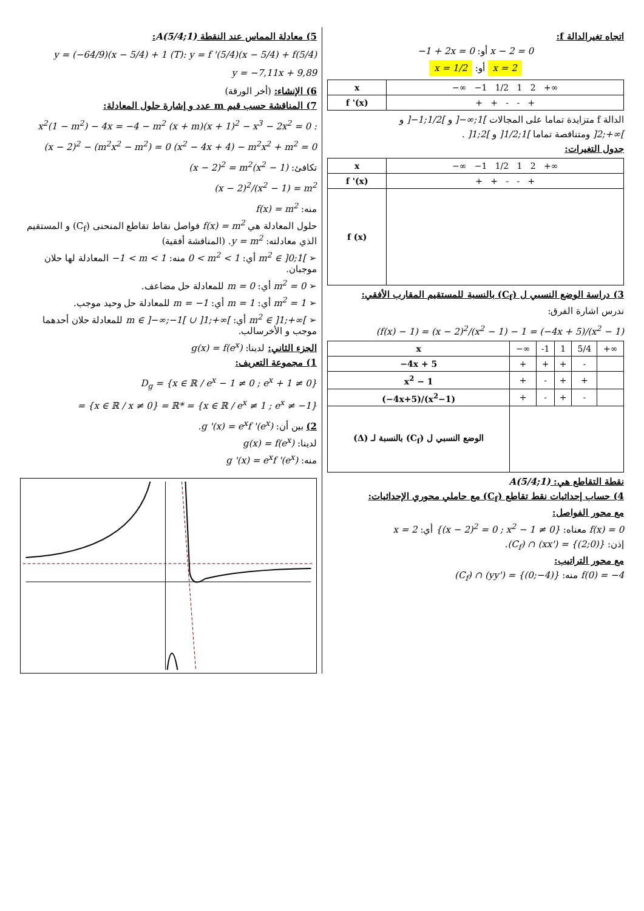اتجاه تغيرالدالة f:
x − 2 = 0 أو: −1 + 2x = 0
x = 2 أو: x = 1/2
| x | −∞ −1 1/2 1 2 +∞ |
| f '(x) | + + - - + |
الدالة f متزايدة تماما على المجالات ]−∞;1[ و ]−1;1/2[ و
]2;+∞[ ومتناقصة تماما ]1/2;1[ و ]1;2[ .
جدول التغيرات:
| x | −∞ −1 1/2 1 2 +∞ |
| f '(x) | + + - - + |
| f (x) | |
3) دراسة الوضع النسبي ل (C<sub>f</sub>) بالنسبة للمستقيم المقارب الأفقي:
ندرس اشارة الفرق:
(f(x) − 1) = (x − 2)<sup>2</sup>/(x<sup>2</sup> − 1) − 1 = (−4x + 5)/(x<sup>2</sup> − 1)
| x | −∞ | -1 | 1 | 5/4 | +∞ |
| −4x + 5 | + | + | + | - | |
| x<sup>2</sup> − 1 | + | - | + | + | |
| (−4x+5)/(x<sup>2</sup>−1) | + | - | + | - | |
| الوضع النسبي ل (C<sub>f</sub>) بالنسبة لـ (Δ) | | | | | |
نقطة التقاطع هي: A(5/4;1)
4) حساب إحداثيات نقط تقاطع (C<sub>f</sub>) مع حاملي محوري الإحداثيات:
مع محور الفواصل:
f(x) = 0 معناه: {(x − 2)<sup>2</sup> = 0 ; x<sup>2</sup> − 1 ≠ 0} أي: x = 2
إذن: (C<sub>f</sub>) ∩ (xx') = {(2;0)}.
مع محور التراتيب:
f(0) = −4 منه: (C<sub>f</sub>) ∩ (yy') = {(0;−4)}
5) معادلة المماس عند النقطة A(5/4;1):
(T): y = f '(5/4)(x − 5/4) + f(5/4)
y = (−64/9)(x − 5/4) + 1 y = −7,11x + 9,89
6) الإنشاء: (أخر الورقة)
7) المناقشة حسب قيم m عدد و إشارة حلول المعادلة:
(x + m)(x + 1)<sup>2</sup> − x<sup>3</sup> − 2x<sup>2</sup> = 0 :
x<sup>2</sup>(1 − m<sup>2</sup>) − 4x = −4 − m<sup>2</sup> (x<sup>2</sup> − 4x + 4) − m<sup>2</sup>x<sup>2</sup> + m<sup>2</sup> = 0 (x − 2)<sup>2</sup> − (m<sup>2</sup>x<sup>2</sup> − m<sup>2</sup>) = 0
تكافئ: (x − 2)<sup>2</sup> = m<sup>2</sup>(x<sup>2</sup> − 1)
(x − 2)<sup>2</sup>/(x<sup>2</sup> − 1) = m<sup>2</sup>
منه: f(x) = m<sup>2</sup>
حلول المعادلة هي f(x) = m<sup>2</sup> فواصل نقاط تقاطع المنحنى (C<sub>f</sub>) و المستقيم الذي معادلته: y = m<sup>2</sup>. (المناقشة أفقية)
➢ m<sup>2</sup> ∈ ]0;1[ أي: 0 < m<sup>2</sup> < 1 منه: −1 < m < 1 المعادلة لها حلان موجبان.
➢ m<sup>2</sup> = 0 أي: m = 0 للمعادلة حل مضاعف.
➢ m<sup>2</sup> = 1 أي: m = 1 أي: m = −1 للمعادلة حل وحيد موجب.
➢ m<sup>2</sup> ∈ ]1;+∞[ أي: m ∈ ]−∞;−1[ ∪ ]1;+∞[ للمعادلة حلان أحدهما موجب و الأخرسالب.
الجزء الثاني: لدينا: g(x) = f(e<sup>x</sup>)
1) مجموعة التعريف:
D<sub>g</sub> = {x ∈ ℝ / e<sup>x</sup> − 1 ≠ 0 ; e<sup>x</sup> + 1 ≠ 0}
= {x ∈ ℝ / e<sup>x</sup> ≠ 1 ; e<sup>x</sup> ≠ −1} = {x ∈ ℝ / x ≠ 0} = ℝ*
2) بين أن: g '(x) = e<sup>x</sup>f '(e<sup>x</sup>).
لدينا: g(x) = f(e<sup>x</sup>)
منه: g '(x) = e<sup>x</sup>f '(e<sup>x</sup>)